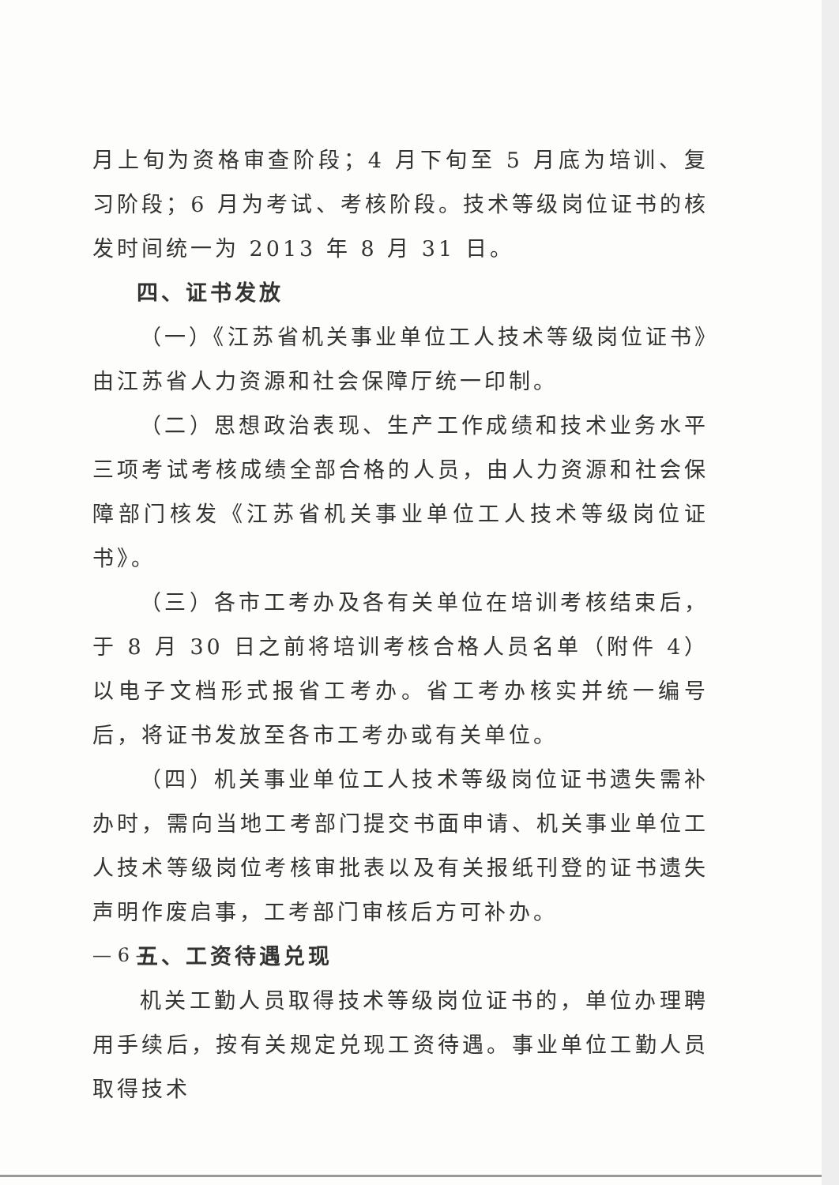月上旬为资格审查阶段；4 月下旬至 5 月底为培训、复习阶段；6 月为考试、考核阶段。技术等级岗位证书的核发时间统一为 2013 年 8 月 31 日。
四、证书发放
（一）《江苏省机关事业单位工人技术等级岗位证书》由江苏省人力资源和社会保障厅统一印制。
（二）思想政治表现、生产工作成绩和技术业务水平三项考试考核成绩全部合格的人员，由人力资源和社会保障部门核发《江苏省机关事业单位工人技术等级岗位证书》。
（三）各市工考办及各有关单位在培训考核结束后，于 8 月 30 日之前将培训考核合格人员名单（附件 4）以电子文档形式报省工考办。省工考办核实并统一编号后，将证书发放至各市工考办或有关单位。
（四）机关事业单位工人技术等级岗位证书遗失需补办时，需向当地工考部门提交书面申请、机关事业单位工人技术等级岗位考核审批表以及有关报纸刊登的证书遗失声明作废启事，工考部门审核后方可补办。
五、工资待遇兑现
机关工勤人员取得技术等级岗位证书的，单位办理聘用手续后，按有关规定兑现工资待遇。事业单位工勤人员取得技术
— 6 —